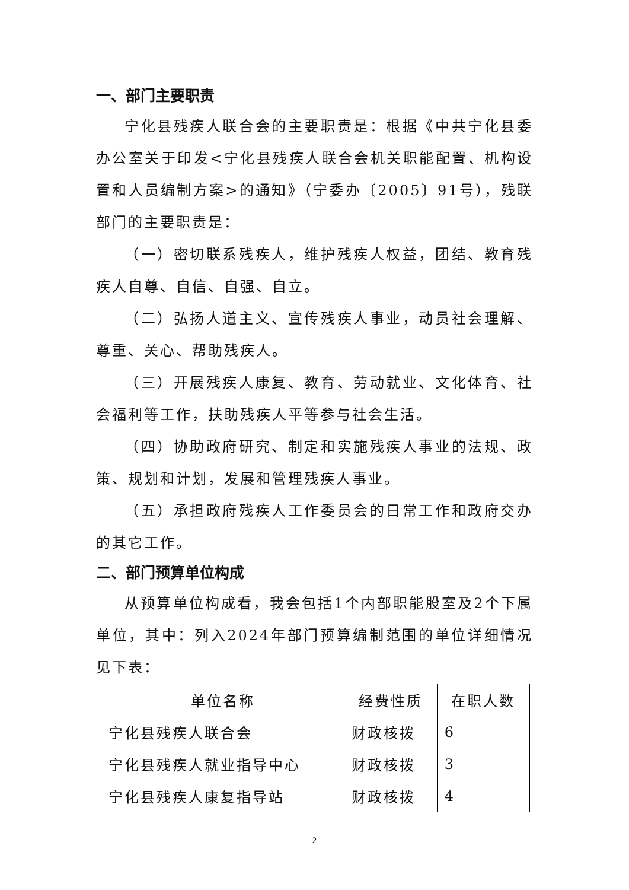一、部门主要职责
宁化县残疾人联合会的主要职责是：根据《中共宁化县委办公室关于印发<宁化县残疾人联合会机关职能配置、机构设置和人员编制方案>的通知》（宁委办〔2005〕91号），残联部门的主要职责是：
（一）密切联系残疾人，维护残疾人权益，团结、教育残疾人自尊、自信、自强、自立。
（二）弘扬人道主义、宣传残疾人事业，动员社会理解、尊重、关心、帮助残疾人。
（三）开展残疾人康复、教育、劳动就业、文化体育、社会福利等工作，扶助残疾人平等参与社会生活。
（四）协助政府研究、制定和实施残疾人事业的法规、政策、规划和计划，发展和管理残疾人事业。
（五）承担政府残疾人工作委员会的日常工作和政府交办的其它工作。
二、部门预算单位构成
从预算单位构成看，我会包括1个内部职能股室及2个下属单位，其中：列入2024年部门预算编制范围的单位详细情况见下表：
| 单位名称 | 经费性质 | 在职人数 |
| 宁化县残疾人联合会 | 财政核拨 | 6 |
| 宁化县残疾人就业指导中心 | 财政核拨 | 3 |
| 宁化县残疾人康复指导站 | 财政核拨 | 4 |
2